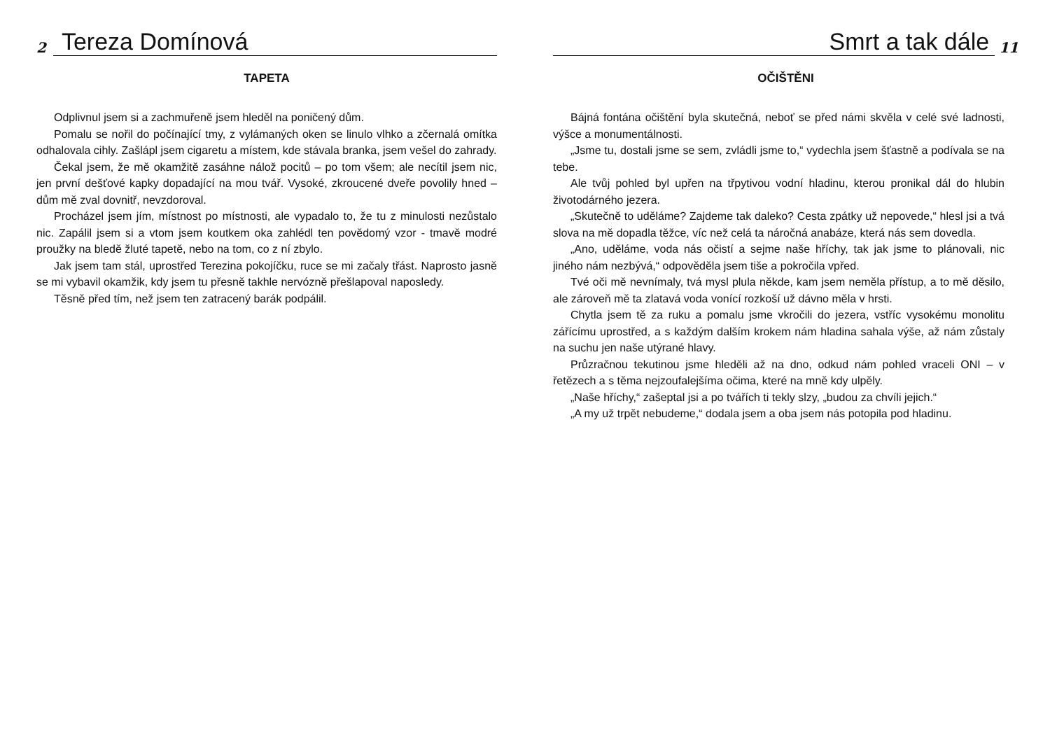2
Tereza Domínová
TAPETA
Odplivnul jsem si a zachmuřeně jsem hleděl na poničený dům.
Pomalu se nořil do počínající tmy, z vylámaných oken se linulo vlhko a zčernalá omítka odhalovala cihly. Zašlápl jsem cigaretu a místem, kde stávala branka, jsem vešel do zahrady.
Čekal jsem, že mě okamžitě zasáhne nálož pocitů – po tom všem; ale necítil jsem nic, jen první dešťové kapky dopadající na mou tvář. Vysoké, zkroucené dveře povolily hned – dům mě zval dovnitř, nevzdoroval.
Procházel jsem jím, místnost po místnosti, ale vypadalo to, že tu z minulosti nezůstalo nic. Zapálil jsem si a vtom jsem koutkem oka zahlédl ten povědomý vzor - tmavě modré proužky na bledě žluté tapetě, nebo na tom, co z ní zbylo.
Jak jsem tam stál, uprostřed Terezina pokojíčku, ruce se mi začaly třást. Naprosto jasně se mi vybavil okamžik, kdy jsem tu přesně takhle nervózně přešlapoval naposledy.
Těsně před tím, než jsem ten zatracený barák podpálil.
Smrt a tak dále
11
OČIŠTĚNI
Bájná fontána očištění byla skutečná, neboť se před námi skvěla v celé své ladnosti, výšce a monumentálnosti.
„Jsme tu, dostali jsme se sem, zvládli jsme to,“ vydechla jsem šťastně a podívala se na tebe.
Ale tvůj pohled byl upřen na třpytivou vodní hladinu, kterou pronikal dál do hlubin životodárného jezera.
„Skutečně to uděláme? Zajdeme tak daleko? Cesta zpátky už nepovede,“ hlesl jsi a tvá slova na mě dopadla těžce, víc než celá ta náročná anabáze, která nás sem dovedla.
„Ano, uděláme, voda nás očistí a sejme naše hříchy, tak jak jsme to plánovali, nic jiného nám nezbývá,“ odpověděla jsem tiše a pokročila vpřed.
Tvé oči mě nevnímaly, tvá mysl plula někde, kam jsem neměla přístup, a to mě děsilo, ale zároveň mě ta zlatavá voda vonící rozkoší už dávno měla v hrsti.
Chytla jsem tě za ruku a pomalu jsme vkročili do jezera, vstříc vysokému monolitu zářícímu uprostřed, a s každým dalším krokem nám hladina sahala výše, až nám zůstaly na suchu jen naše utýrané hlavy.
Průzračnou tekutinou jsme hleděli až na dno, odkud nám pohled vraceli ONI – v řetězech a s těma nejzoufalejšíma očima, které na mně kdy ulpěly.
„Naše hříchy,“ zašeptal jsi a po tvářích ti tekly slzy, „budou za chvíli jejich.“
„A my už trpět nebudeme,“ dodala jsem a oba jsem nás potopila pod hladinu.